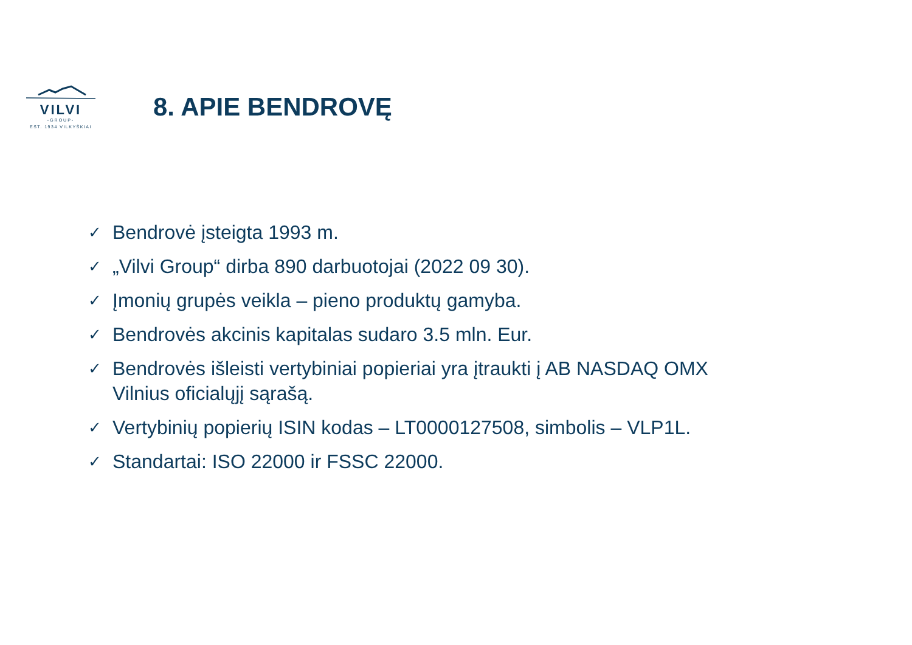VILVI
-GROUP-
EST. 1934 VILKYŠKIAI
8. APIE BENDROVĘ
✓ Bendrovė įsteigta 1993 m.
✓ „Vilvi Group“ dirba 890 darbuotojai (2022 09 30).
✓ Įmonių grupės veikla – pieno produktų gamyba.
✓ Bendrovės akcinis kapitalas sudaro 3.5 mln. Eur.
✓ Bendrovės išleisti vertybiniai popieriai yra įtraukti į AB NASDAQ OMX Vilnius oficialųjį sąrašą.
✓ Vertybinių popierių ISIN kodas – LT0000127508, simbolis – VLP1L.
✓ Standartai: ISO 22000 ir FSSC 22000.